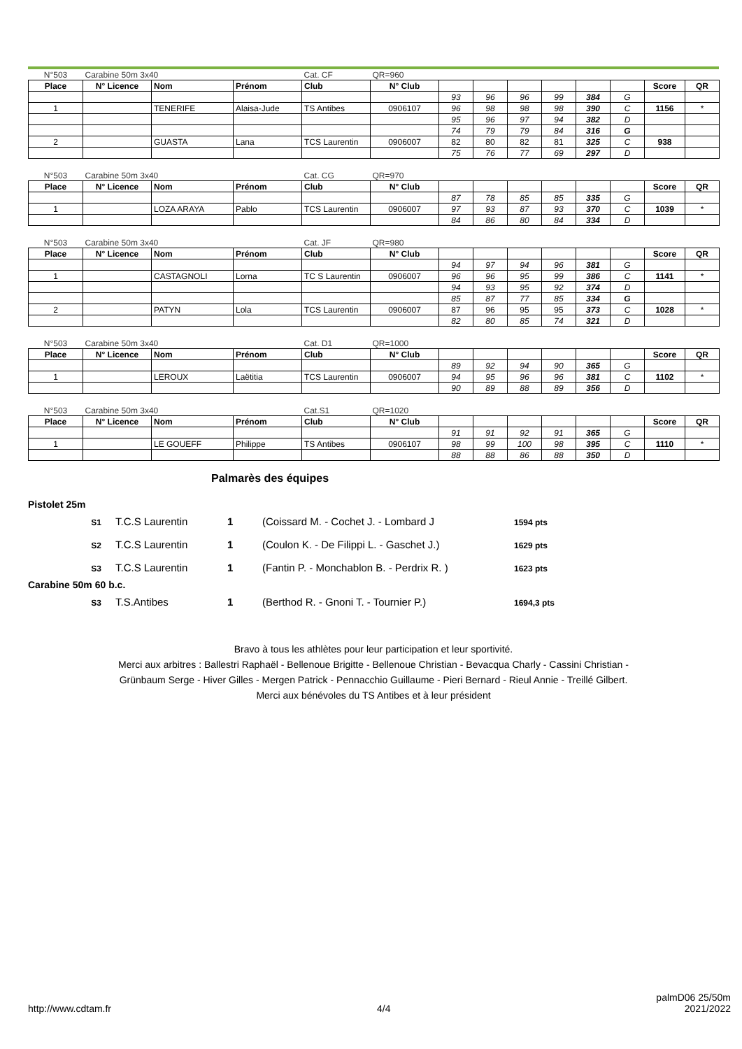| N°503 | Carabine 50m 3x40 | | | Cat. CF | QR=960 | | | | | | | | |
| Place | N° Licence | Nom | Prénom | Club | N° Club | | | | | | | Score | QR |
| | | | | | | 93 | 96 | 96 | 99 | 384 | G | | |
| 1 | | TENERIFE | Alaisa-Jude | TS Antibes | 0906107 | 96 | 98 | 98 | 98 | 390 | C | 1156 | * |
| | | | | | | 95 | 96 | 97 | 94 | 382 | D | | |
| | | | | | | 74 | 79 | 79 | 84 | 316 | G | | |
| 2 | | GUASTA | Lana | TCS Laurentin | 0906007 | 82 | 80 | 82 | 81 | 325 | C | 938 | |
| | | | | | | 75 | 76 | 77 | 69 | 297 | D | | |
| N°503 | Carabine 50m 3x40 | | | Cat. CG | QR=970 | | | | | | | | |
| Place | N° Licence | Nom | Prénom | Club | N° Club | | | | | | | Score | QR |
| | | | | | | 87 | 78 | 85 | 85 | 335 | G | | |
| 1 | | LOZA ARAYA | Pablo | TCS Laurentin | 0906007 | 97 | 93 | 87 | 93 | 370 | C | 1039 | * |
| | | | | | | 84 | 86 | 80 | 84 | 334 | D | | |
| N°503 | Carabine 50m 3x40 | | | Cat. JF | QR=980 | | | | | | | | |
| Place | N° Licence | Nom | Prénom | Club | N° Club | | | | | | | Score | QR |
| | | | | | | 94 | 97 | 94 | 96 | 381 | G | | |
| 1 | | CASTAGNOLI | Lorna | TC S Laurentin | 0906007 | 96 | 96 | 95 | 99 | 386 | C | 1141 | * |
| | | | | | | 94 | 93 | 95 | 92 | 374 | D | | |
| | | | | | | 85 | 87 | 77 | 85 | 334 | G | | |
| 2 | | PATYN | Lola | TCS Laurentin | 0906007 | 87 | 96 | 95 | 95 | 373 | C | 1028 | * |
| | | | | | | 82 | 80 | 85 | 74 | 321 | D | | |
| N°503 | Carabine 50m 3x40 | | | Cat. D1 | QR=1000 | | | | | | | | |
| Place | N° Licence | Nom | Prénom | Club | N° Club | | | | | | | Score | QR |
| | | | | | | 89 | 92 | 94 | 90 | 365 | G | | |
| 1 | | LEROUX | Laëtitia | TCS Laurentin | 0906007 | 94 | 95 | 96 | 96 | 381 | C | 1102 | * |
| | | | | | | 90 | 89 | 88 | 89 | 356 | D | | |
| N°503 | Carabine 50m 3x40 | | | Cat.S1 | QR=1020 | | | | | | | | |
| Place | N° Licence | Nom | Prénom | Club | N° Club | | | | | | | Score | QR |
| | | | | | | 91 | 91 | 92 | 91 | 365 | G | | |
| 1 | | LE GOUEFF | Philippe | TS Antibes | 0906107 | 98 | 99 | 100 | 98 | 395 | C | 1110 | * |
| | | | | | | 88 | 88 | 86 | 88 | 350 | D | | |
Palmarès des équipes
Pistolet 25m
| S1 | T.C.S Laurentin | 1 | (Coissard M. - Cochet J. - Lombard J | 1594 pts |
| S2 | T.C.S Laurentin | 1 | (Coulon K. - De Filippi L. - Gaschet J.) | 1629 pts |
| S3 | T.C.S Laurentin | 1 | (Fantin P. - Monchablon B. - Perdrix R. ) | 1623 pts |
Carabine 50m 60 b.c.
| S3 | T.S.Antibes | 1 | (Berthod R. - Gnoni T. - Tournier P.) | 1694,3 pts |
Bravo à tous les athlètes pour leur participation et leur sportivité.
Merci aux arbitres : Ballestri Raphaël - Bellenoue Brigitte - Bellenoue Christian - Bevacqua Charly - Cassini Christian -
Grünbaum Serge - Hiver Gilles - Mergen Patrick - Pennacchio Guillaume - Pieri Bernard - Rieul Annie - Treillé Gilbert.
Merci aux bénévoles du TS Antibes et à leur président
http://www.cdtam.fr 4/4 palmD06 25/50m
2021/2022